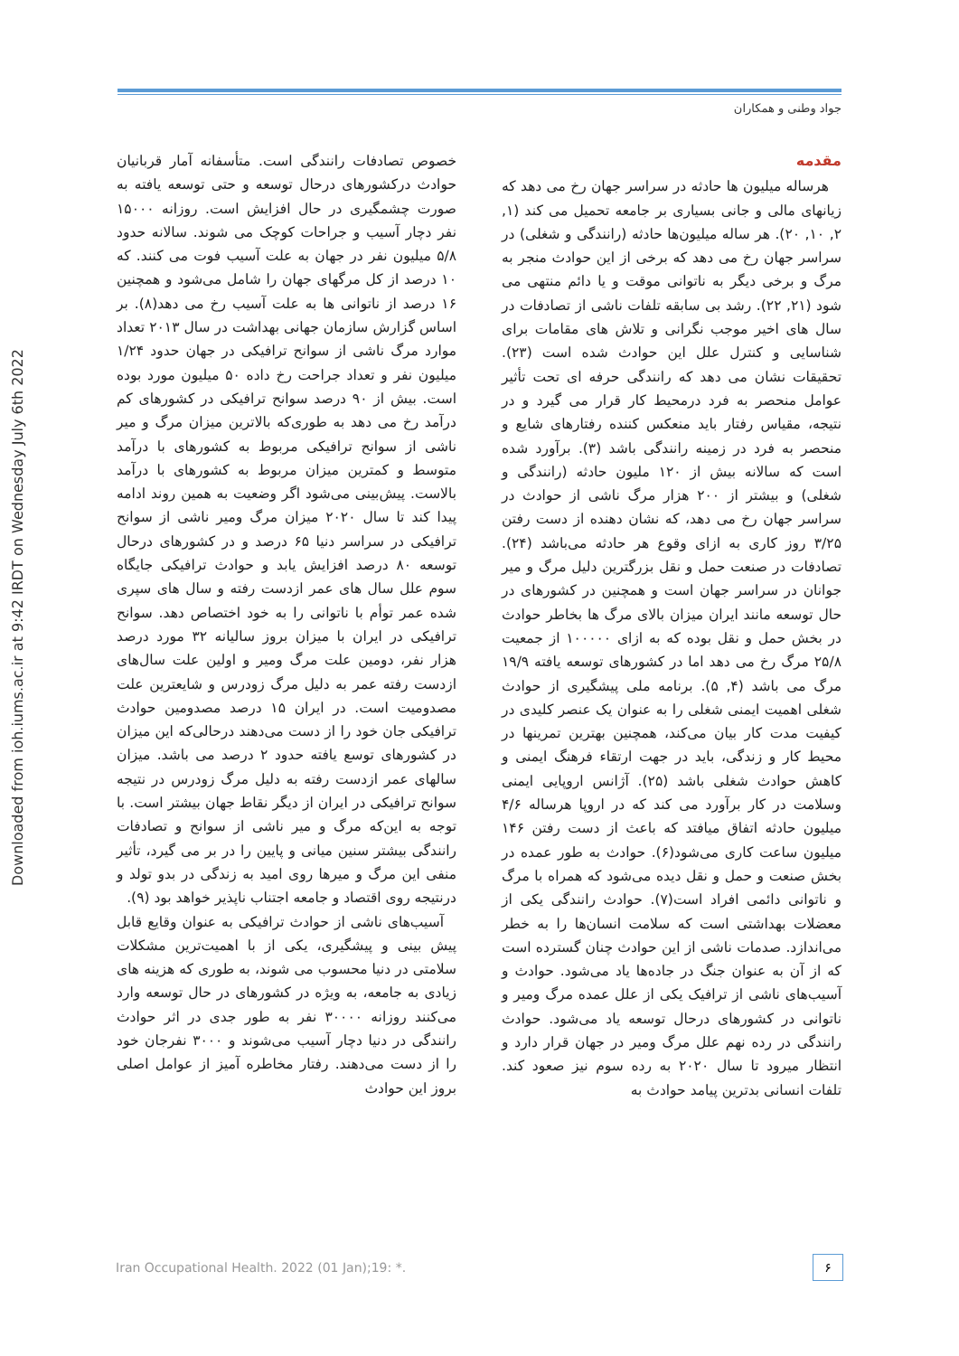Downloaded from ioh.iums.ac.ir at 9:42 IRDT on Wednesday July 6th 2022
جواد وطنی و همکاران
مقدمه
هرساله میلیون ها حادثه در سراسر جهان رخ می دهد که زیانهای مالی و جانی بسیاری بر جامعه تحمیل می کند (۱, ۲, ۱۰, ۲۰). هر ساله میلیون‌ها حادثه (رانندگی و شغلی) در سراسر جهان رخ می دهد که برخی از این حوادث منجر به مرگ و برخی دیگر به ناتوانی موقت و یا دائم منتهی می شود (۲۱, ۲۲). رشد بی سابقه تلفات ناشی از تصادفات در سال های اخیر موجب نگرانی و تلاش های مقامات برای شناسایی و کنترل علل این حوادث شده است (۲۳). تحقیقات نشان می دهد که رانندگی حرفه ای تحت تأثیر عوامل منحصر به فرد درمحیط کار قرار می گیرد و در نتیجه، مقیاس رفتار باید منعکس کننده رفتارهای شایع و منحصر به فرد در زمینه رانندگی باشد (۳). برآورد شده است که سالانه بیش از ۱۲۰ ملیون حادثه (رانندگی و شغلی) و بیشتر از ۲۰۰ هزار مرگ ناشی از حوادث در سراسر جهان رخ می دهد، که نشان دهنده از دست رفتن ۳/۲۵ روز کاری به ازای وقوع هر حادثه می‌باشد (۲۴). تصادفات در صنعت حمل و نقل بزرگترین دلیل مرگ و میر جوانان در سراسر جهان است و همچنین در کشورهای در حال توسعه مانند ایران میزان بالای مرگ ها بخاطر حوادث در بخش حمل و نقل بوده که به ازای ۱۰۰۰۰۰ از جمعیت ۲۵/۸ مرگ رخ می دهد اما در کشورهای توسعه یافته ۱۹/۹ مرگ می باشد (۴, ۵). برنامه ملی پیشگیری از حوادث شغلی اهمیت ایمنی شغلی را به عنوان یک عنصر کلیدی در کیفیت مدت کار بیان می‌کند، همچنین بهترین تمرینها در محیط کار و زندگی، باید در جهت ارتقاء فرهنگ ایمنی و کاهش حوادث شغلی باشد (۲۵). آژانس اروپایی ایمنی وسلامت در کار برآورد می کند که در اروپا هرساله ۴/۶ میلیون حادثه اتفاق میافتد که باعث از دست رفتن ۱۴۶ میلیون ساعت کاری می‌شود(۶). حوادث به طور عمده در بخش صنعت و حمل و نقل دیده می‌شود که همراه با مرگ و ناتوانی دائمی افراد است(۷). حوادث رانندگی یکی از معضلات بهداشتی است که سلامت انسان‌ها را به خطر می‌اندازد. صدمات ناشی از این حوادث چنان گسترده است که از آن به عنوان جنگ در جاده‌ها یاد می‌شود. حوادث و آسیب‌های ناشی از ترافیک یکی از علل عمده مرگ ومیر و ناتوانی در کشورهای درحال توسعه یاد می‌شود. حوادث رانندگی در رده نهم علل مرگ ومیر در جهان قرار دارد و انتظار میرود تا سال ۲۰۲۰ به رده سوم نیز صعود کند. تلفات انسانی بدترین پیامد حوادث به
خصوص تصادفات رانندگی است. متأسفانه آمار قربانیان حوادث درکشورهای درحال توسعه و حتی توسعه یافته به صورت چشمگیری در حال افزایش است. روزانه ۱۵۰۰۰ نفر دچار آسیب و جراحات کوچک می شوند. سالانه حدود ۵/۸ میلیون نفر در جهان به علت آسیب فوت می کنند. که ۱۰ درصد از کل مرگهای جهان را شامل می‌شود و همچنین ۱۶ درصد از ناتوانی ها به علت آسیب رخ می دهد(۸). بر اساس گزارش سازمان جهانی بهداشت در سال ۲۰۱۳ تعداد موارد مرگ ناشی از سوانح ترافیکی در جهان حدود ۱/۲۴ میلیون نفر و تعداد جراحت رخ داده ۵۰ میلیون مورد بوده است. بیش از ۹۰ درصد سوانح ترافیکی در کشورهای کم درآمد رخ می دهد به طوری‌که بالاترین میزان مرگ و میر ناشی از سوانح ترافیکی مربوط به کشورهای با درآمد متوسط و کمترین میزان مربوط به کشورهای با درآمد بالاست. پیش‌بینی می‌شود اگر وضعیت به همین روند ادامه پیدا کند تا سال ۲۰۲۰ میزان مرگ ومیر ناشی از سوانح ترافیکی در سراسر دنیا ۶۵ درصد و در کشورهای درحال توسعه ۸۰ درصد افزایش یابد و حوادث ترافیکی جایگاه سوم علل سال های عمر ازدست رفته و سال های سپری شده عمر توأم با ناتوانی را به خود اختصاص دهد. سوانح ترافیکی در ایران با میزان بروز سالیانه ۳۲ مورد درصد هزار نفر، دومین علت مرگ ومیر و اولین علت سال‌های ازدست رفته عمر به دلیل مرگ زودرس و شایعترین علت مصدومیت است. در ایران ۱۵ درصد مصدومین حوادث ترافیکی جان خود را از دست می‌دهند درحالی‌که این میزان در کشورهای توسع یافته حدود ۲ درصد می باشد. میزان سالهای عمر ازدست رفته به دلیل مرگ زودرس در نتیجه سوانح ترافیکی در ایران از دیگر نقاط جهان بیشتر است. با توجه به این‌که مرگ و میر ناشی از سوانح و تصادفات رانندگی بیشتر سنین میانی و پایین را در بر می گیرد، تأثیر منفی این مرگ و میرها روی امید به زندگی در بدو تولد و درنتیجه روی اقتصاد و جامعه اجتناب ناپذیر خواهد بود (۹).
آسیب‌های ناشی از حوادث ترافیکی به عنوان وقایع قابل پیش بینی و پیشگیری، یکی از با اهمیت‌ترین مشکلات سلامتی در دنیا محسوب می شوند، به طوری که هزینه های زیادی به جامعه، به ویژه در کشورهای در حال توسعه وارد می‌کنند روزانه ۳۰۰۰۰ نفر به طور جدی در اثر حوادث رانندگی در دنیا دچار آسیب می‌شوند و ۳۰۰۰ نفرجان خود را از دست می‌دهند. رفتار مخاطره آمیز از عوامل اصلی بروز این حوادث
Iran Occupational Health. 2022 (01 Jan);19: *.
۶